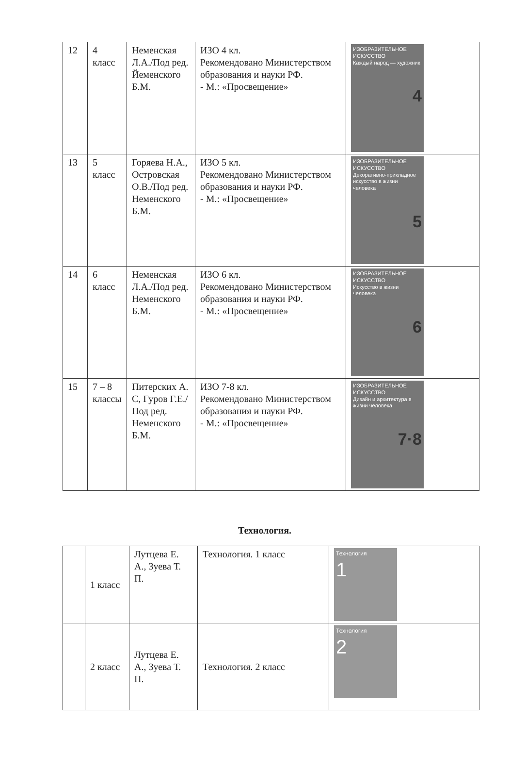| 12 | 4 класс | Неменская Л.А./Под ред. Йеменского Б.М. | ИЗО 4 кл. Рекомендовано Министерством образования и науки РФ. - М.: «Просвещение» | ИЗОБРАЗИТЕЛЬНОЕ ИСКУССТВО Каждый народ — художник 4 |
| 13 | 5 класс | Горяева Н.А., Островская О.В./Под ред. Неменского Б.М. | ИЗО 5 кл. Рекомендовано Министерством образования и науки РФ. - М.: «Просвещение» | ИЗОБРАЗИТЕЛЬНОЕ ИСКУССТВО Декоративно-прикладное искусство в жизни человека 5 |
| 14 | 6 класс | Неменская Л.А./Под ред. Неменского Б.М. | ИЗО 6 кл. Рекомендовано Министерством образования и науки РФ. - М.: «Просвещение» | ИЗОБРАЗИТЕЛЬНОЕ ИСКУССТВО Искусство в жизни человека 6 |
| 15 | 7 – 8 классы | Питерских А. С, Гуров Г.Е./Под ред. Неменского Б.М. | ИЗО 7-8 кл. Рекомендовано Министерством образования и науки РФ. - М.: «Просвещение» | ИЗОБРАЗИТЕЛЬНОЕ ИСКУССТВО Дизайн и архитектура в жизни человека 7·8 |
Технология.
| | 1 класс | Лутцева Е. А., Зуева Т. П. | Технология. 1 класс | Технология 1 |
| | 2 класс | Лутцева Е. А., Зуева Т. П. | Технология. 2 класс | Технология 2 |